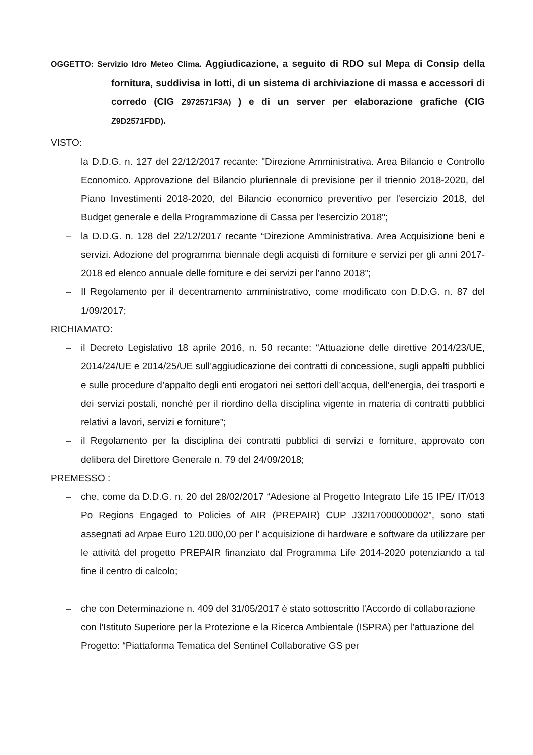OGGETTO: Servizio Idro Meteo Clima. Aggiudicazione, a seguito di RDO sul Mepa di Consip della fornitura, suddivisa in lotti, di un sistema di archiviazione di massa e accessori di corredo (CIG Z972571F3A) ) e di un server per elaborazione grafiche (CIG Z9D2571FDD).
VISTO:
la D.D.G. n. 127 del 22/12/2017 recante: "Direzione Amministrativa. Area Bilancio e Controllo Economico. Approvazione del Bilancio pluriennale di previsione per il triennio 2018-2020, del Piano Investimenti 2018-2020, del Bilancio economico preventivo per l'esercizio 2018, del Budget generale e della Programmazione di Cassa per l'esercizio 2018";
– la D.D.G. n. 128 del 22/12/2017 recante “Direzione Amministrativa. Area Acquisizione beni e servizi. Adozione del programma biennale degli acquisti di forniture e servizi per gli anni 2017-2018 ed elenco annuale delle forniture e dei servizi per l'anno 2018”;
– Il Regolamento per il decentramento amministrativo, come modificato con D.D.G. n. 87 del 1/09/2017;
RICHIAMATO:
– il Decreto Legislativo 18 aprile 2016, n. 50 recante: “Attuazione delle direttive 2014/23/UE, 2014/24/UE e 2014/25/UE sull’aggiudicazione dei contratti di concessione, sugli appalti pubblici e sulle procedure d’appalto degli enti erogatori nei settori dell’acqua, dell’energia, dei trasporti e dei servizi postali, nonché per il riordino della disciplina vigente in materia di contratti pubblici relativi a lavori, servizi e forniture”;
– il Regolamento per la disciplina dei contratti pubblici di servizi e forniture, approvato con delibera del Direttore Generale n. 79 del 24/09/2018;
PREMESSO :
– che, come da D.D.G. n. 20 del 28/02/2017 “Adesione al Progetto Integrato Life 15 IPE/ IT/013 Po Regions Engaged to Policies of AIR (PREPAIR) CUP J32I17000000002”, sono stati assegnati ad Arpae Euro 120.000,00 per l' acquisizione di hardware e software da utilizzare per le attività del progetto PREPAIR finanziato dal Programma Life 2014-2020 potenziando a tal fine il centro di calcolo;
– che con Determinazione n. 409 del 31/05/2017 è stato sottoscritto l'Accordo di collaborazione con l’Istituto Superiore per la Protezione e la Ricerca Ambientale (ISPRA) per l’attuazione del Progetto: “Piattaforma Tematica del Sentinel Collaborative GS per